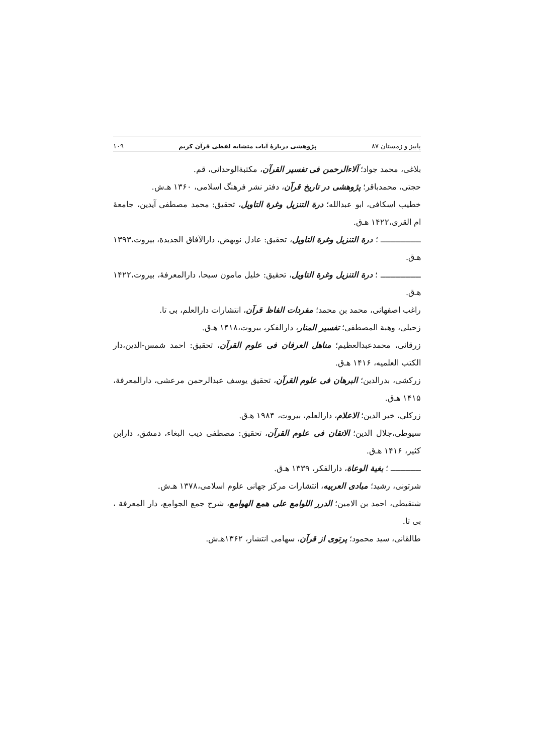پاییز و زمستان ۸۷ پژوهشی دربارهٔ آیات متشابه لفظی قرآن کریم ۱۰۹
بلاغی، محمد جواد؛ آلاءالرحمن فی تفسیر القرآن، مکتبةالوحدانی، قم.
حجتی، محمدباقر؛ پژوهشی در تاریخ قرآن، دفتر نشر فرهنگ اسلامی، ۱۳۶۰ هـ‌ش.
خطیب اسکافی، ابو عبدالله؛ درة التنزیل وغرة التاویل، تحقیق: محمد مصطفی آیدین، جامعهٔ ام القری،۱۴۲۲ هـ‌ق.
ــــــــــــــــ ؛ درة التنزیل وغرة التاویل، تحقیق: عادل نویهض، دارالآفاق الجدیدة، بیروت،۱۳۹۳ هـ‌ق.
ــــــــــــــــ ؛ درة التنزیل وغرة التاویل، تحقیق: خلیل مامون سیحا، دارالمعرفهٔ، بیروت،۱۴۲۲ هـ‌ق.
راغب اصفهانی، محمد بن محمد؛ مفردات الفاظ قرآن، انتشارات دارالعلم، بی تا.
زحیلی، وهبة المصطفی؛ تفسیر المنار، دارالفکر، بیروت،۱۴۱۸ هـ‌ق.
زرقانی، محمدعبدالعظیم؛ مناهل العرفان فی علوم القرآن، تحقیق: احمد شمس-الدین،دار الکتب العلمیه، ۱۴۱۶ هـ‌ق.
زرکشی، بدرالدین؛ البرهان فی علوم القرآن، تحقیق یوسف عبدالرحمن مرعشی، دارالمعرفة، ۱۴۱۵ هـ‌ق.
زرکلی، خیر الدین؛ الاعلام، دارالعلم، بیروت، ۱۹۸۴ هـ‌ق.
سیوطی،جلال الدین؛ الاتقان فی علوم القرآن، تحقیق: مصطفی دیب البغاء، دمشق، دارابن کثیر، ۱۴۱۶ هـ‌ق.
ــــــــــــ ؛ بغیة الوعاة، دارالفکر، ۱۳۳۹ هـ‌ق.
شرتونی، رشید؛ مبادی العربیه، انتشارات مرکز جهانی علوم اسلامی،۱۳۷۸ هـ‌ش.
شنقیطی، احمد بن الامین؛ الدرر اللوامع علی همع الهوامع، شرح جمع الجوامع، دار المعرفة ، بی تا.
طالقانی، سید محمود؛ پرتوی از قرآن، سهامی انتشار، ۱۳۶۲هـ‌ش.